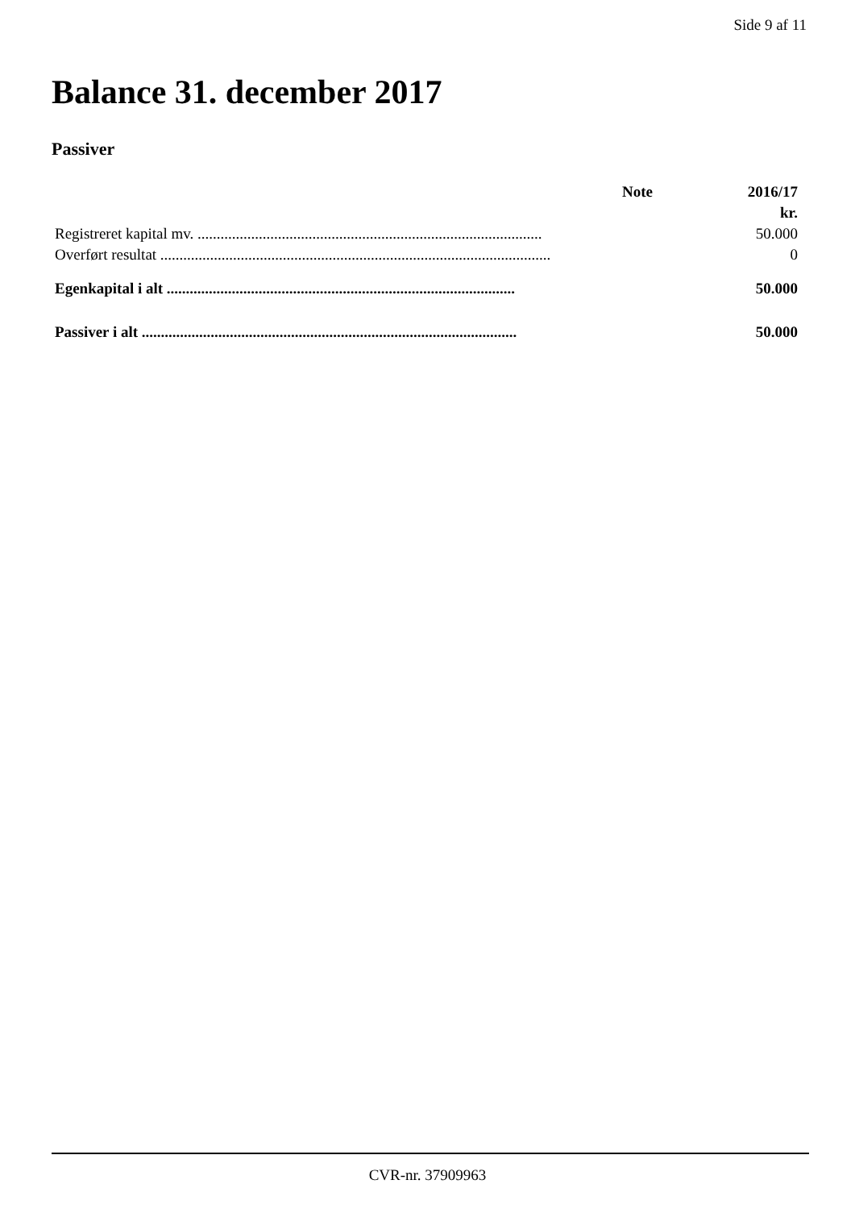Side 9 af 11
Balance 31. december 2017
Passiver
| | Note | 2016/17 |
| --- | --- | --- |
| | | kr. |
| Registreret kapital mv. .......................................................................................... | | 50.000 |
| Overført resultat ...................................................................................................... | | 0 |
| Egenkapital i alt ........................................................................................... | | 50.000 |
| Passiver i alt .................................................................................................. | | 50.000 |
CVR-nr. 37909963